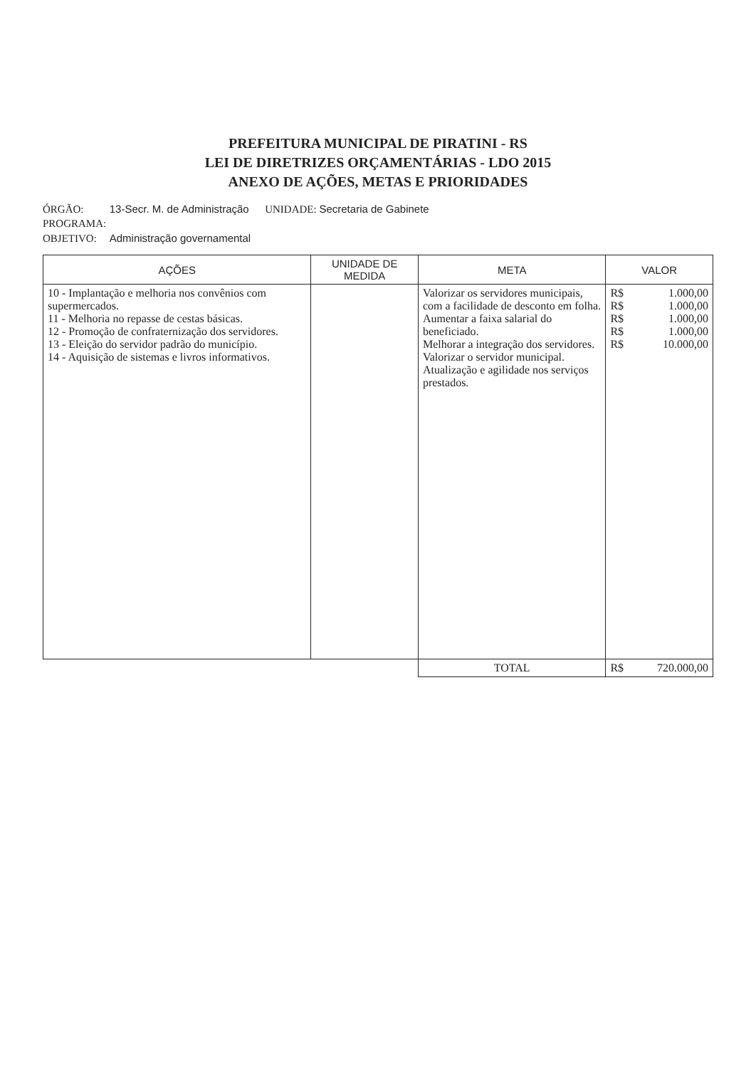PREFEITURA MUNICIPAL DE PIRATINI - RS
LEI DE DIRETRIZES ORÇAMENTÁRIAS - LDO 2015
ANEXO DE AÇÕES, METAS E PRIORIDADES
ÓRGÃO: 13-Secr. M. de Administração UNIDADE: Secretaria de Gabinete
PROGRAMA:
OBJETIVO: Administração governamental
| AÇÕES | UNIDADE DE MEDIDA | META | VALOR |
| --- | --- | --- | --- |
| 10 - Implantação e melhoria nos convênios com supermercados. 11 - Melhoria no repasse de cestas básicas. 12 - Promoção de confraternização dos servidores. 13 - Eleição do servidor padrão do município. 14 - Aquisição de sistemas e livros informativos. | | Valorizar os servidores municipais, com a facilidade de desconto em folha. Aumentar a faixa salarial do beneficiado. Melhorar a integração dos servidores. Valorizar o servidor municipal. Atualização e agilidade nos serviços prestados. | R$ 1.000,00 R$ 1.000,00 R$ 1.000,00 R$ 1.000,00 R$ 10.000,00 |
| | | TOTAL | R$ 720.000,00 |